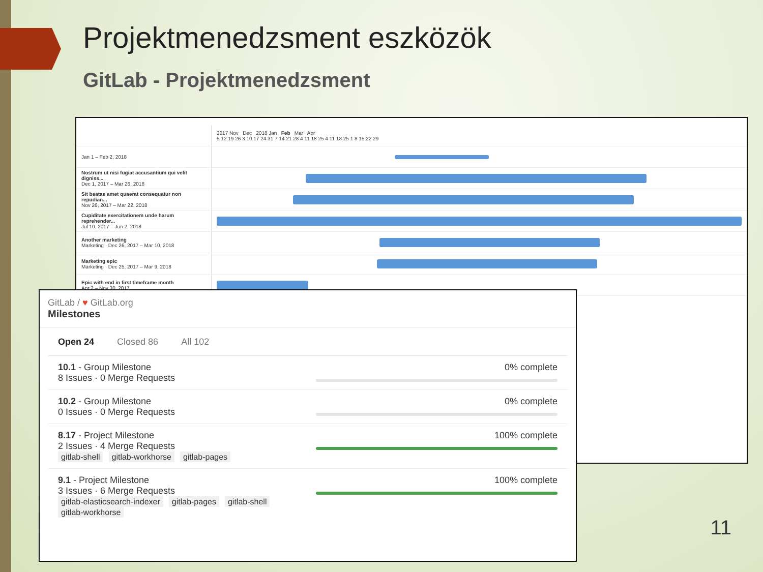Projektmenedzsment eszközök
GitLab - Projektmenedzsment
| | 2017 Nov Dec 2018 Jan Feb Mar Apr 5 12 19 26 3 10 17 24 31 7 14 21 28 4 11 18 25 4 11 18 25 1 8 15 22 29 |
| Jan 1 – Feb 2, 2018 | |
| Nostrum ut nisi fugiat accusantium qui velit digniss... Dec 1, 2017 – Mar 26, 2018 | |
| Sit beatae amet quaerat consequatur non repudian... Nov 26, 2017 – Mar 22, 2018 | |
| Cupiditate exercitationem unde harum reprehender... Jul 10, 2017 – Jun 2, 2018 | |
| Another marketing Marketing · Dec 26, 2017 – Mar 10, 2018 | |
| Marketing epic Marketing · Dec 25, 2017 – Mar 9, 2018 | |
| Epic with end in first timeframe month Apr 2 – Nov 30, 2017 | |
GitLab / ♥ GitLab.org
Milestones
Open 24 Closed 86 All 102
10.1 - Group Milestone
8 Issues · 0 Merge Requests
0% complete
10.2 - Group Milestone
0 Issues · 0 Merge Requests
0% complete
8.17 - Project Milestone
2 Issues · 4 Merge Requests
gitlab-shell gitlab-workhorse gitlab-pages
100% complete
9.1 - Project Milestone
3 Issues · 6 Merge Requests
gitlab-elasticsearch-indexer gitlab-pages gitlab-shell
gitlab-workhorse
100% complete
11